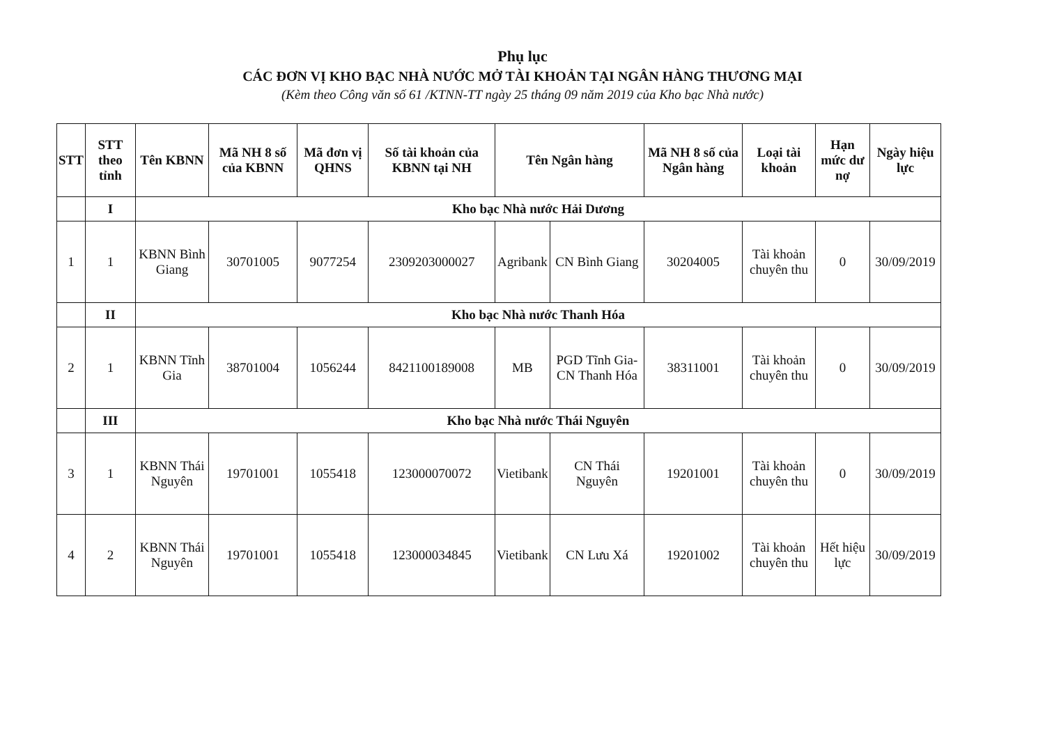Phụ lục
CÁC ĐƠN VỊ KHO BẠC NHÀ NƯỚC MỞ TÀI KHOẢN TẠI NGÂN HÀNG THƯƠNG MẠI
(Kèm theo Công văn số 61 /KTNN-TT ngày 25 tháng 09 năm 2019 của Kho bạc Nhà nước)
| STT | STT theo tỉnh | Tên KBNN | Mã NH 8 số của KBNN | Mã đơn vị QHNS | Số tài khoản của KBNN tại NH | Tên Ngân hàng | | Mã NH 8 số của Ngân hàng | Loại tài khoản | Hạn mức dư nợ | Ngày hiệu lực |
| --- | --- | --- | --- | --- | --- | --- | --- | --- | --- | --- | --- |
| | I | Kho bạc Nhà nước Hải Dương | | | | | | | | | |
| 1 | 1 | KBNN Bình Giang | 30701005 | 9077254 | 2309203000027 | Agribank | CN Bình Giang | 30204005 | Tài khoản chuyên thu | 0 | 30/09/2019 |
| | II | Kho bạc Nhà nước Thanh Hóa | | | | | | | | | |
| 2 | 1 | KBNN Tĩnh Gia | 38701004 | 1056244 | 8421100189008 | MB | PGD Tĩnh Gia-CN Thanh Hóa | 38311001 | Tài khoản chuyên thu | 0 | 30/09/2019 |
| | III | Kho bạc Nhà nước Thái Nguyên | | | | | | | | | |
| 3 | 1 | KBNN Thái Nguyên | 19701001 | 1055418 | 123000070072 | Vietibank | CN Thái Nguyên | 19201001 | Tài khoản chuyên thu | 0 | 30/09/2019 |
| 4 | 2 | KBNN Thái Nguyên | 19701001 | 1055418 | 123000034845 | Vietibank | CN Lưu Xá | 19201002 | Tài khoản chuyên thu | Hết hiệu lực | 30/09/2019 |